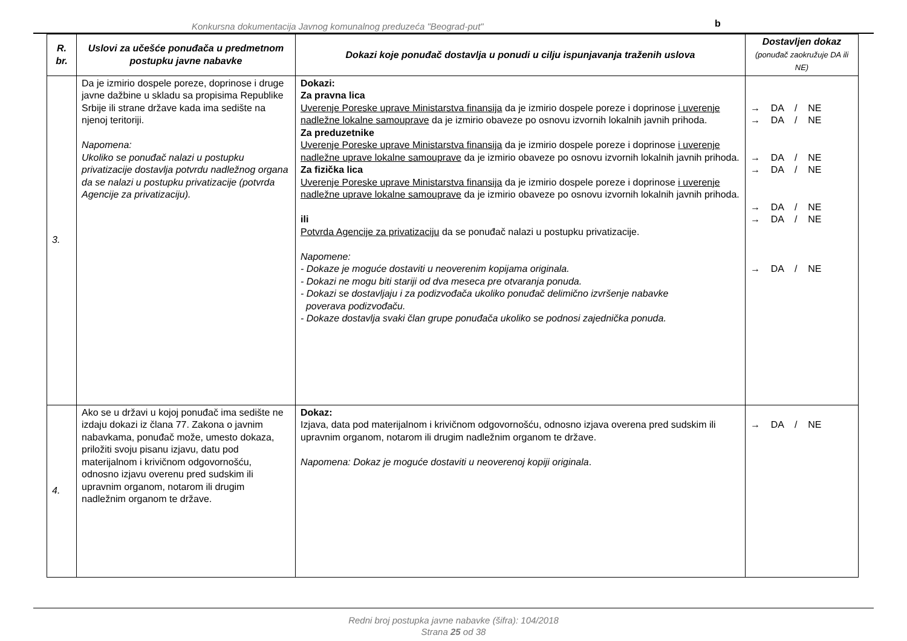Konkursna dokumentacija Javnog komunalnog preduzeća "Beograd-put"
b
| R. br. | Uslovi za učešće ponuđača u predmetnom postupku javne nabavke | Dokazi koje ponuđač dostavlja u ponudi u cilju ispunjavanja traženih uslova | Dostavljen dokaz (ponuđač zaokružuje DA ili NE) |
| --- | --- | --- | --- |
| 3. | Da je izmirio dospele poreze, doprinose i druge javne dažbine u skladu sa propisima Republike Srbije ili strane države kada ima sedište na njenoj teritoriji. Napomena: Ukoliko se ponuđač nalazi u postupku privatizacije dostavlja potvrdu nadležnog organa da se nalazi u postupku privatizacije (potvrda Agencije za privatizaciju). | Dokazi: Za pravna lica Uverenje Poreske uprave Ministarstva finansija da je izmirio dospele poreze i doprinose i uverenje nadležne lokalne samouprave da je izmirio obaveze po osnovu izvornih lokalnih javnih prihoda. Za preduzetnike Uverenje Poreske uprave Ministarstva finansija da je izmirio dospele poreze i doprinose i uverenje nadležne uprave lokalne samouprave da je izmirio obaveze po osnovu izvornih lokalnih javnih prihoda. Za fizička lica Uverenje Poreske uprave Ministarstva finansija da je izmirio dospele poreze i doprinose i uverenje nadležne uprave lokalne samouprave da je izmirio obaveze po osnovu izvornih lokalnih javnih prihoda. ili Potvrda Agencije za privatizaciju da se ponuđač nalazi u postupku privatizacije. Napomene: - Dokaze je moguće dostaviti u neoverenim kopijama originala. - Dokazi ne mogu biti stariji od dva meseca pre otvaranja ponuda. - Dokazi se dostavljaju i za podizvođača ukoliko ponuđač delimično izvršenje nabavke poverava podizvođaču. - Dokaze dostavlja svaki član grupe ponuđača ukoliko se podnosi zajednička ponuda. | → DA / NE → DA / NE → DA / NE → DA / NE → DA / NE → DA / NE → DA / NE |
| 4. | Ako se u državi u kojoj ponuđač ima sedište ne izdaju dokazi iz člana 77. Zakona o javnim nabavkama, ponuđač može, umesto dokaza, priložiti svoju pisanu izjavu, datu pod materijalnom i krivičnom odgovornošću, odnosno izjavu overenu pred sudskim ili upravnim organom, notarom ili drugim nadležnim organom te države. | Dokaz: Izjava, data pod materijalnom i krivičnom odgovornošću, odnosno izjava overena pred sudskim ili upravnim organom, notarom ili drugim nadležnim organom te države. Napomena: Dokaz je moguće dostaviti u neoverenoj kopiji originala . | → DA / NE |
Redni broj postupka javne nabavke (šifra): 104/2018
Strana 25 od 38